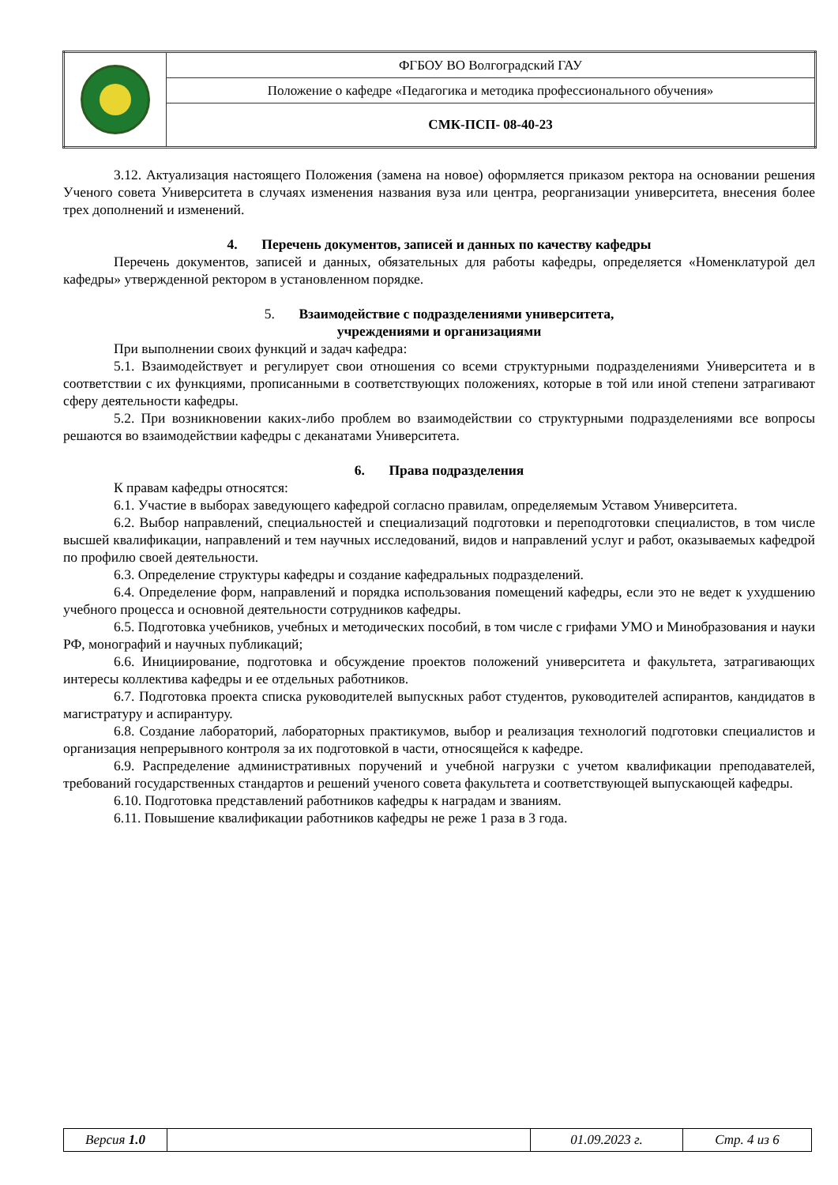| | ФГБОУ ВО Волгоградский ГАУ |
| | Положение о кафедре «Педагогика и методика профессионального обучения» |
| | СМК-ПСП- 08-40-23 |
3.12. Актуализация настоящего Положения (замена на новое) оформляется приказом ректора на основании решения Ученого совета Университета в случаях изменения названия вуза или центра, реорганизации университета, внесения более трех дополнений и изменений.
4. Перечень документов, записей и данных по качеству кафедры
Перечень документов, записей и данных, обязательных для работы кафедры, определяется «Номенклатурой дел кафедры» утвержденной ректором в установленном порядке.
5. Взаимодействие с подразделениями университета,
учреждениями и организациями
При выполнении своих функций и задач кафедра:
5.1. Взаимодействует и регулирует свои отношения со всеми структурными подразделениями Университета и в соответствии с их функциями, прописанными в соответствующих положениях, которые в той или иной степени затрагивают сферу деятельности кафедры.
5.2. При возникновении каких-либо проблем во взаимодействии со структурными подразделениями все вопросы решаются во взаимодействии кафедры с деканатами Университета.
6. Права подразделения
К правам кафедры относятся:
6.1. Участие в выборах заведующего кафедрой согласно правилам, определяемым Уставом Университета.
6.2. Выбор направлений, специальностей и специализаций подготовки и переподготовки специалистов, в том числе высшей квалификации, направлений и тем научных исследований, видов и направлений услуг и работ, оказываемых кафедрой по профилю своей деятельности.
6.3. Определение структуры кафедры и создание кафедральных подразделений.
6.4. Определение форм, направлений и порядка использования помещений кафедры, если это не ведет к ухудшению учебного процесса и основной деятельности сотрудников кафедры.
6.5. Подготовка учебников, учебных и методических пособий, в том числе с грифами УМО и Минобразования и науки РФ, монографий и научных публикаций;
6.6. Инициирование, подготовка и обсуждение проектов положений университета и факультета, затрагивающих интересы коллектива кафедры и ее отдельных работников.
6.7. Подготовка проекта списка руководителей выпускных работ студентов, руководителей аспирантов, кандидатов в магистратуру и аспирантуру.
6.8. Создание лабораторий, лабораторных практикумов, выбор и реализация технологий подготовки специалистов и организация непрерывного контроля за их подготовкой в части, относящейся к кафедре.
6.9. Распределение административных поручений и учебной нагрузки с учетом квалификации преподавателей, требований государственных стандартов и решений ученого совета факультета и соответствующей выпускающей кафедры.
6.10. Подготовка представлений работников кафедры к наградам и званиям.
6.11. Повышение квалификации работников кафедры не реже 1 раза в 3 года.
| Версия 1.0 | | 01.09.2023 г. | Стр. 4 из 6 |